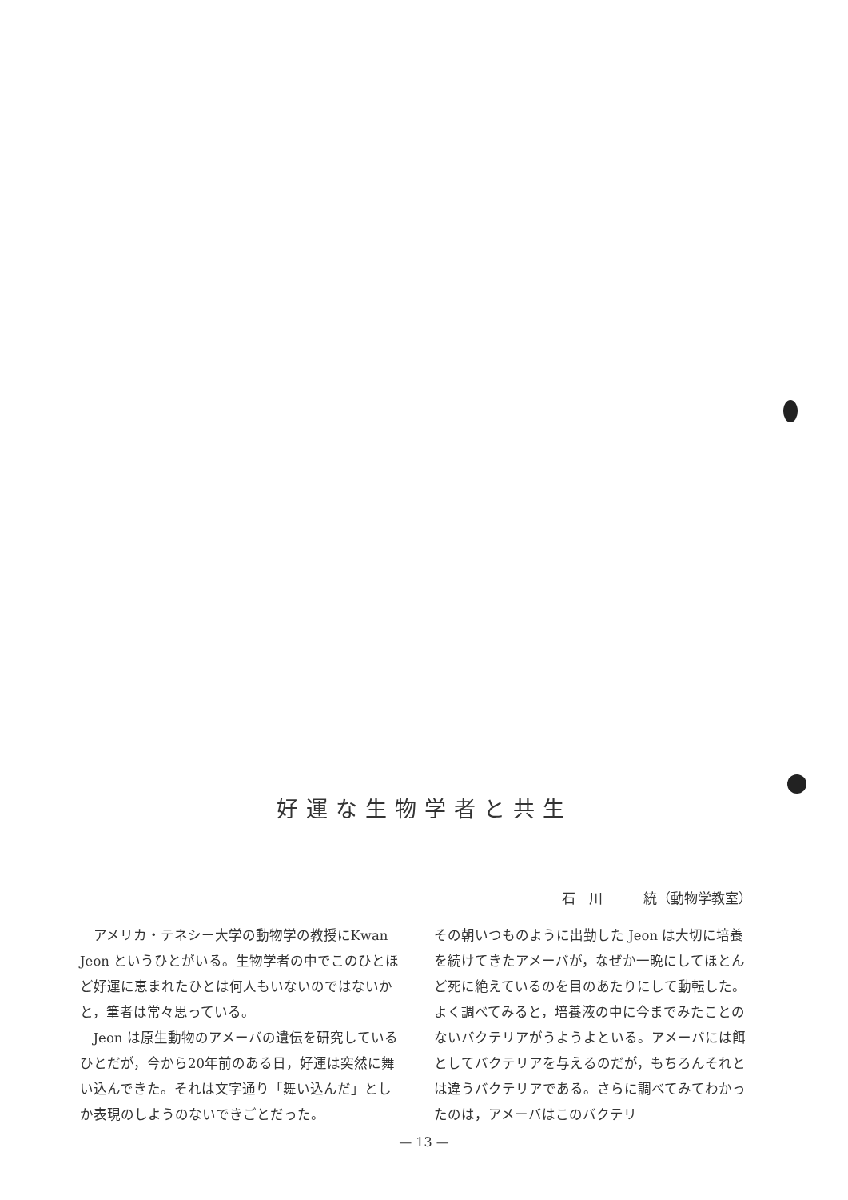好運な生物学者と共生
石　川　　　統（動物学教室）
アメリカ・テネシー大学の動物学の教授にKwan Jeon というひとがいる。生物学者の中でこのひとほど好運に恵まれたひとは何人もいないのではないかと，筆者は常々思っている。
Jeon は原生動物のアメーバの遺伝を研究しているひとだが，今から20年前のある日，好運は突然に舞い込んできた。それは文字通り「舞い込んだ」としか表現のしようのないできごとだった。
その朝いつものように出勤した Jeon は大切に培養を続けてきたアメーバが，なぜか一晩にしてほとんど死に絶えているのを目のあたりにして動転した。よく調べてみると，培養液の中に今までみたことのないバクテリアがうようよといる。アメーバには餌としてバクテリアを与えるのだが，もちろんそれとは違うバクテリアである。さらに調べてみてわかったのは，アメーバはこのバクテリ
— 13 —